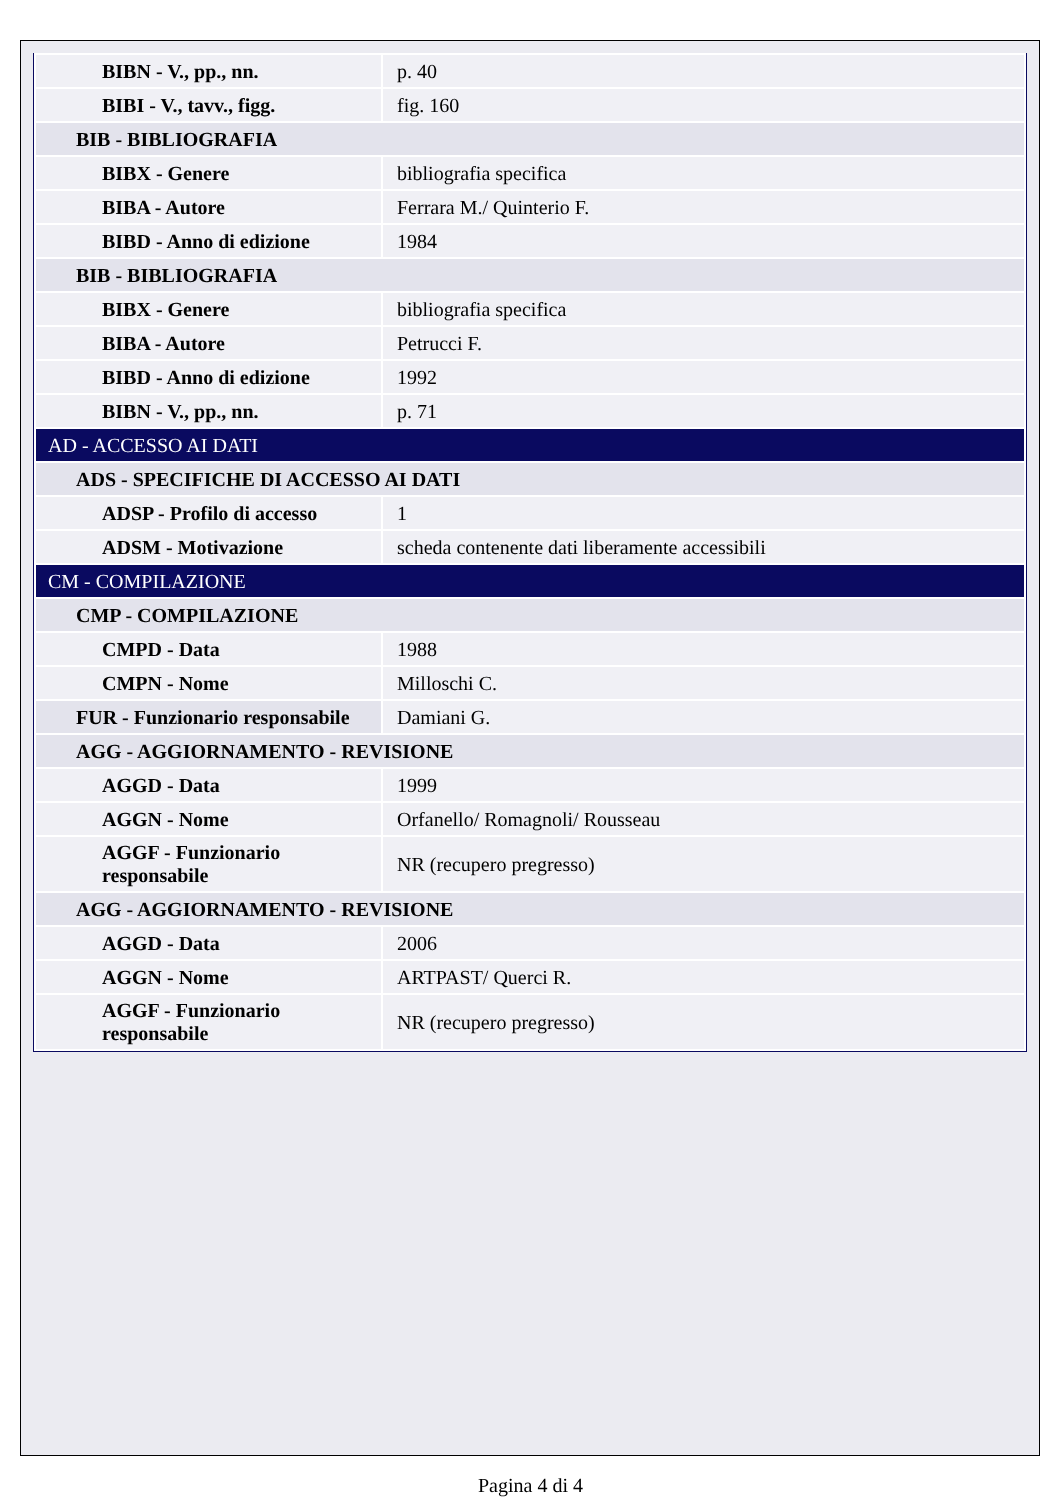| BIBN - V., pp., nn. | p. 40 |
| BIBI - V., tavv., figg. | fig. 160 |
| BIB - BIBLIOGRAFIA | |
| BIBX - Genere | bibliografia specifica |
| BIBA - Autore | Ferrara M./ Quinterio F. |
| BIBD - Anno di edizione | 1984 |
| BIB - BIBLIOGRAFIA | |
| BIBX - Genere | bibliografia specifica |
| BIBA - Autore | Petrucci F. |
| BIBD - Anno di edizione | 1992 |
| BIBN - V., pp., nn. | p. 71 |
| AD - ACCESSO AI DATI | |
| ADS - SPECIFICHE DI ACCESSO AI DATI | |
| ADSP - Profilo di accesso | 1 |
| ADSM - Motivazione | scheda contenente dati liberamente accessibili |
| CM - COMPILAZIONE | |
| CMP - COMPILAZIONE | |
| CMPD - Data | 1988 |
| CMPN - Nome | Milloschi C. |
| FUR - Funzionario responsabile | Damiani G. |
| AGG - AGGIORNAMENTO - REVISIONE | |
| AGGD - Data | 1999 |
| AGGN - Nome | Orfanello/ Romagnoli/ Rousseau |
| AGGF - Funzionario responsabile | NR (recupero pregresso) |
| AGG - AGGIORNAMENTO - REVISIONE | |
| AGGD - Data | 2006 |
| AGGN - Nome | ARTPAST/ Querci R. |
| AGGF - Funzionario responsabile | NR (recupero pregresso) |
Pagina 4 di 4